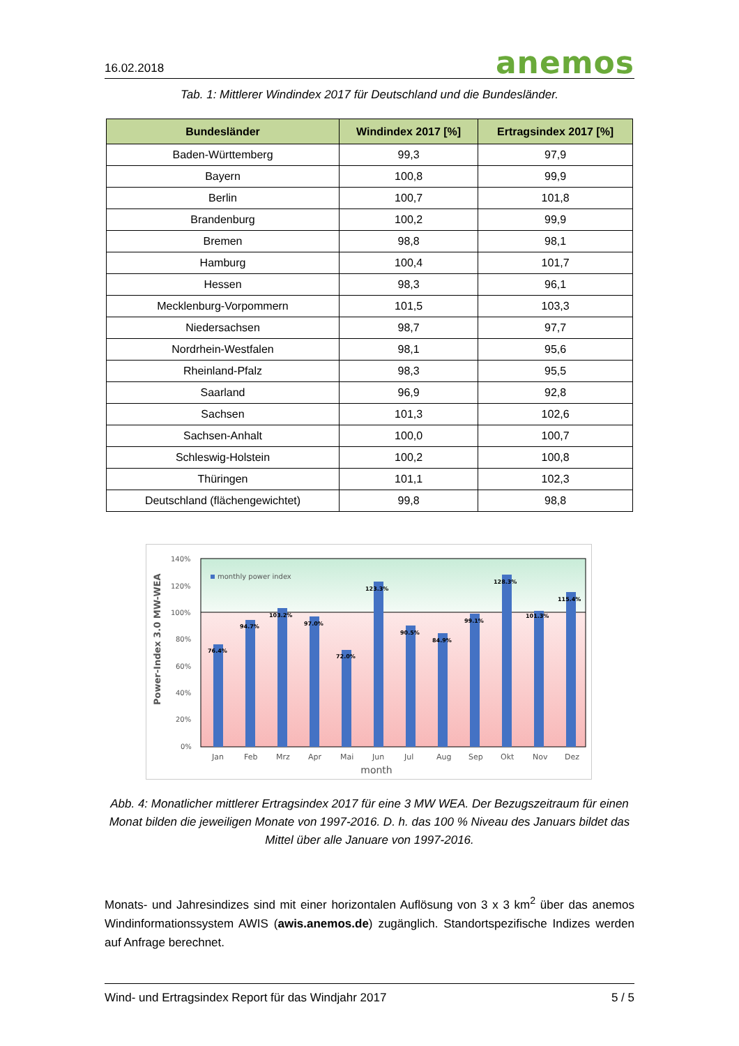16.02.2018 anemos
Tab. 1: Mittlerer Windindex 2017 für Deutschland und die Bundesländer.
| Bundesländer | Windindex 2017 [%] | Ertragsindex 2017 [%] |
| --- | --- | --- |
| Baden-Württemberg | 99,3 | 97,9 |
| Bayern | 100,8 | 99,9 |
| Berlin | 100,7 | 101,8 |
| Brandenburg | 100,2 | 99,9 |
| Bremen | 98,8 | 98,1 |
| Hamburg | 100,4 | 101,7 |
| Hessen | 98,3 | 96,1 |
| Mecklenburg-Vorpommern | 101,5 | 103,3 |
| Niedersachsen | 98,7 | 97,7 |
| Nordrhein-Westfalen | 98,1 | 95,6 |
| Rheinland-Pfalz | 98,3 | 95,5 |
| Saarland | 96,9 | 92,8 |
| Sachsen | 101,3 | 102,6 |
| Sachsen-Anhalt | 100,0 | 100,7 |
| Schleswig-Holstein | 100,2 | 100,8 |
| Thüringen | 101,1 | 102,3 |
| Deutschland (flächengewichtet) | 99,8 | 98,8 |
140%
120%
100%
80%
60%
40%
20%
0%
Power-Index 3.0 MW-WEA
monthly power index
76.4%
94.7%
103.2%
97.0%
72.0%
123.3%
90.5%
84.9%
99.1%
128.3%
101.3%
115.4%
Jan
Feb
Mrz
Apr
Mai
Jun
Jul
Aug
Sep
Okt
Nov
Dez
month
Abb. 4: Monatlicher mittlerer Ertragsindex 2017 für eine 3 MW WEA. Der Bezugszeitraum für einen Monat bilden die jeweiligen Monate von 1997-2016. D. h. das 100 % Niveau des Januars bildet das Mittel über alle Januare von 1997-2016.
Monats- und Jahresindizes sind mit einer horizontalen Auflösung von 3 x 3 km<sup>2</sup> über das anemos Windinformationssystem AWIS (awis.anemos.de) zugänglich. Standortspezifische Indizes werden auf Anfrage berechnet.
Wind- und Ertragsindex Report für das Windjahr 2017 5 / 5